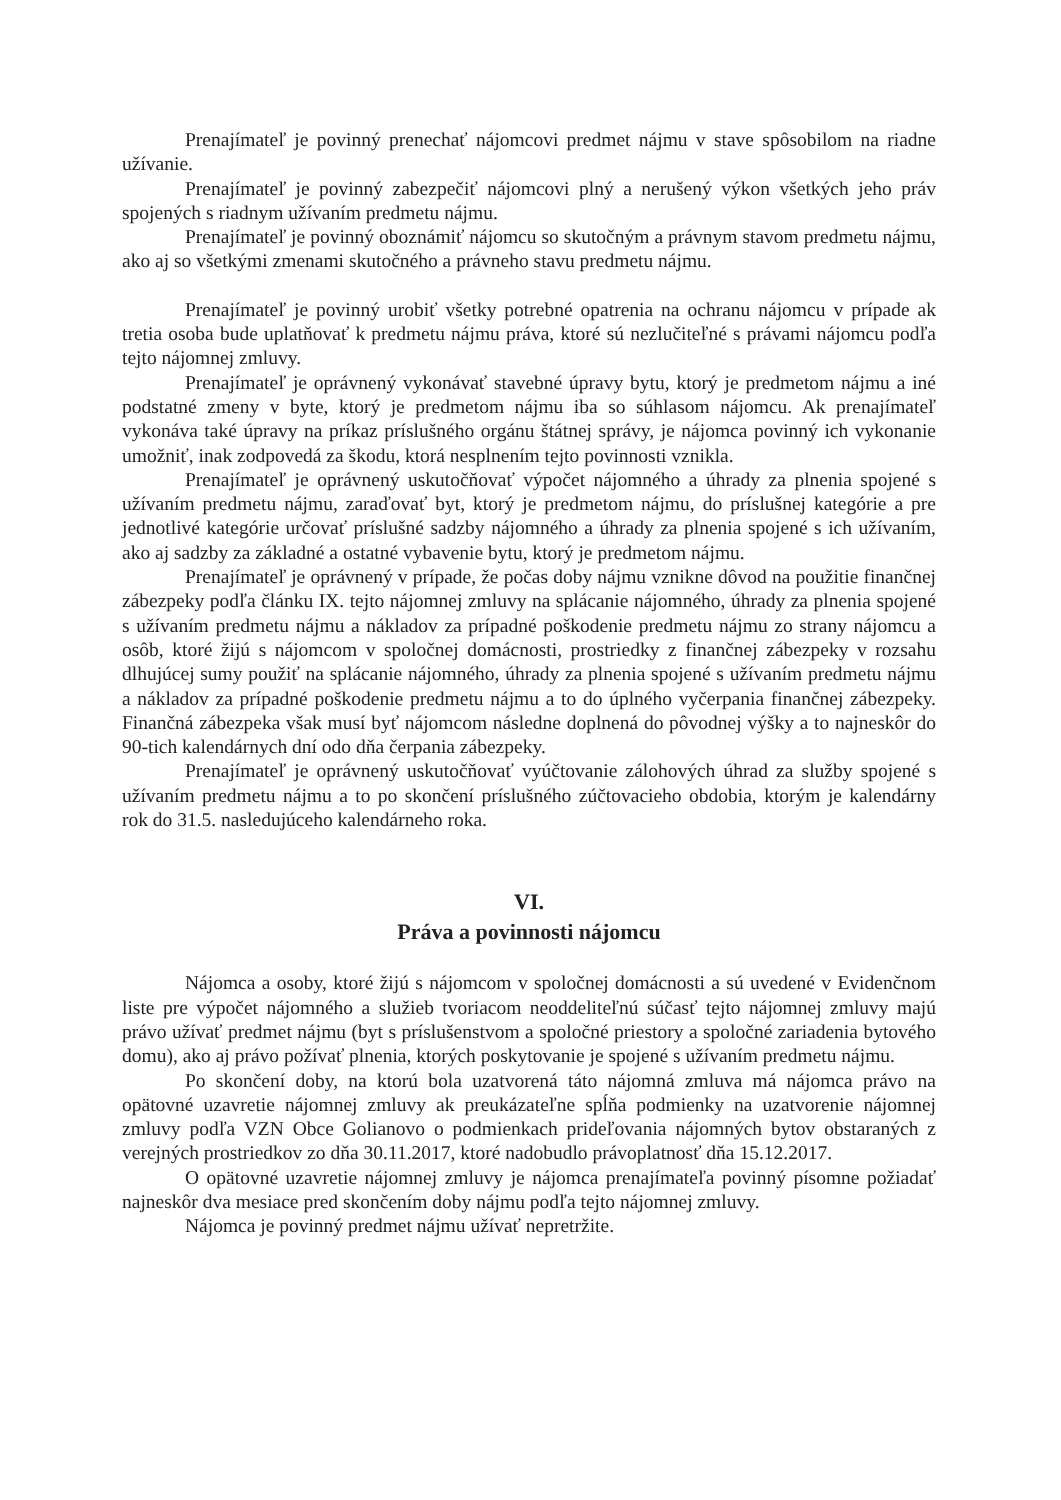Prenajímateľ je povinný prenechať nájomcovi predmet nájmu v stave spôsobilom na riadne užívanie.
Prenajímateľ je povinný zabezpečiť nájomcovi plný a nerušený výkon všetkých jeho práv spojených s riadnym užívaním predmetu nájmu.
Prenajímateľ je povinný oboznámiť nájomcu so skutočným a právnym stavom predmetu nájmu, ako aj so všetkými zmenami skutočného a právneho stavu predmetu nájmu.
Prenajímateľ je povinný urobiť všetky potrebné opatrenia na ochranu nájomcu v prípade ak tretia osoba bude uplatňovať k predmetu nájmu práva, ktoré sú nezlučiteľné s právami nájomcu podľa tejto nájomnej zmluvy.
Prenajímateľ je oprávnený vykonávať stavebné úpravy bytu, ktorý je predmetom nájmu a iné podstatné zmeny v byte, ktorý je predmetom nájmu iba so súhlasom nájomcu. Ak prenajímateľ vykonáva také úpravy na príkaz príslušného orgánu štátnej správy, je nájomca povinný ich vykonanie umožniť, inak zodpovedá za škodu, ktorá nesplnením tejto povinnosti vznikla.
Prenajímateľ je oprávnený uskutočňovať výpočet nájomného a úhrady za plnenia spojené s užívaním predmetu nájmu, zaraďovať byt, ktorý je predmetom nájmu, do príslušnej kategórie a pre jednotlivé kategórie určovať príslušné sadzby nájomného a úhrady za plnenia spojené s ich užívaním, ako aj sadzby za základné a ostatné vybavenie bytu, ktorý je predmetom nájmu.
Prenajímateľ je oprávnený v prípade, že počas doby nájmu vznikne dôvod na použitie finančnej zábezpeky podľa článku IX. tejto nájomnej zmluvy na splácanie nájomného, úhrady za plnenia spojené s užívaním predmetu nájmu a nákladov za prípadné poškodenie predmetu nájmu zo strany nájomcu a osôb, ktoré žijú s nájomcom v spoločnej domácnosti, prostriedky z finančnej zábezpeky v rozsahu dlhujúcej sumy použiť na splácanie nájomného, úhrady za plnenia spojené s užívaním predmetu nájmu a nákladov za prípadné poškodenie predmetu nájmu a to do úplného vyčerpania finančnej zábezpeky. Finančná zábezpeka však musí byť nájomcom následne doplnená do pôvodnej výšky a to najneskôr do 90-tich kalendárnych dní odo dňa čerpania zábezpeky.
Prenajímateľ je oprávnený uskutočňovať vyúčtovanie zálohových úhrad za služby spojené s užívaním predmetu nájmu a to po skončení príslušného zúčtovacieho obdobia, ktorým je kalendárny rok do 31.5. nasledujúceho kalendárneho roka.
VI.
Práva a povinnosti nájomcu
Nájomca a osoby, ktoré žijú s nájomcom v spoločnej domácnosti a sú uvedené v Evidenčnom liste pre výpočet nájomného a služieb tvoriacom neoddeliteľnú súčasť tejto nájomnej zmluvy majú právo užívať predmet nájmu (byt s príslušenstvom a spoločné priestory a spoločné zariadenia bytového domu), ako aj právo požívať plnenia, ktorých poskytovanie je spojené s užívaním predmetu nájmu.
Po skončení doby, na ktorú bola uzatvorená táto nájomná zmluva má nájomca právo na opätovné uzavretie nájomnej zmluvy ak preukázateľne spĺňa podmienky na uzatvorenie nájomnej zmluvy podľa VZN Obce Golianovo o podmienkach prideľovania nájomných bytov obstaraných z verejných prostriedkov zo dňa 30.11.2017, ktoré nadobudlo právoplatnosť dňa 15.12.2017.
O opätovné uzavretie nájomnej zmluvy je nájomca prenajímateľa povinný písomne požiadať najneskôr dva mesiace pred skončením doby nájmu podľa tejto nájomnej zmluvy.
Nájomca je povinný predmet nájmu užívať nepretržite.